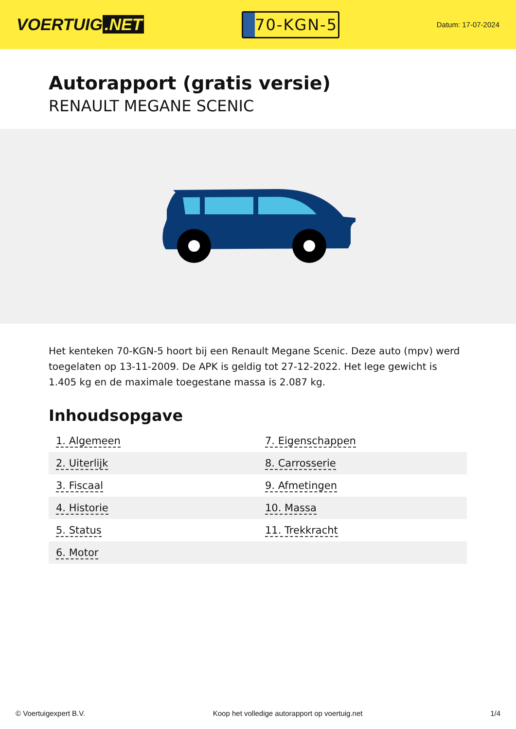VOERTUIG.NET
70-KGN-5
Datum: 17-07-2024
Autorapport (gratis versie)
RENAULT MEGANE SCENIC
Het kenteken 70-KGN-5 hoort bij een Renault Megane Scenic. Deze auto (mpv) werd toegelaten op 13-11-2009. De APK is geldig tot 27-12-2022. Het lege gewicht is 1.405 kg en de maximale toegestane massa is 2.087 kg.
Inhoudsopgave
| 1. Algemeen | 7. Eigenschappen |
| 2. Uiterlijk | 8. Carrosserie |
| 3. Fiscaal | 9. Afmetingen |
| 4. Historie | 10. Massa |
| 5. Status | 11. Trekkracht |
| 6. Motor | |
© Voertuigexpert B.V. Koop het volledige autorapport op voertuig.net 1/4